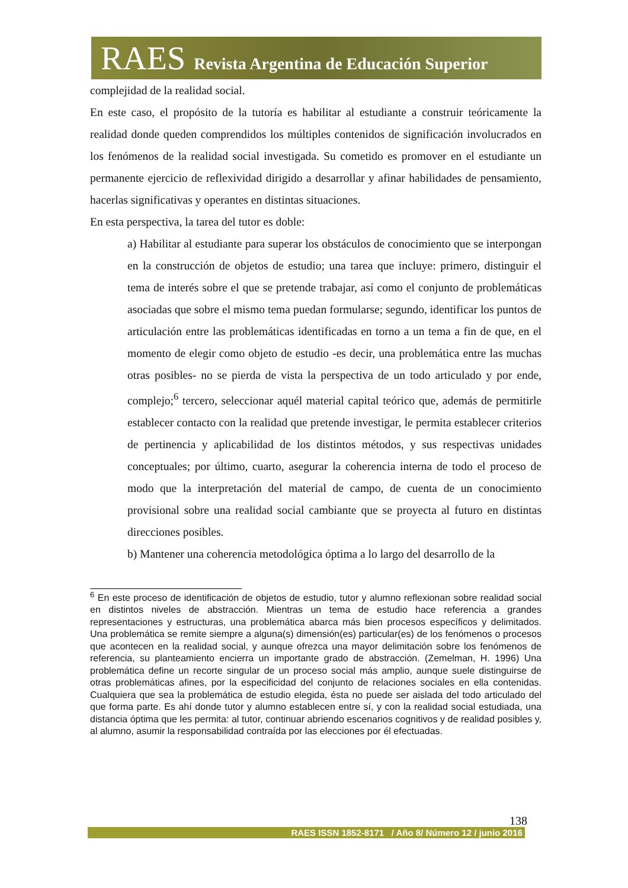RAES Revista Argentina de Educación Superior
complejidad de la realidad social.
En este caso, el propósito de la tutoría es habilitar al estudiante a construir teóricamente la realidad donde queden comprendidos los múltiples contenidos de significación involucrados en los fenómenos de la realidad social investigada. Su cometido es promover en el estudiante un permanente ejercicio de reflexividad dirigido a desarrollar y afinar habilidades de pensamiento, hacerlas significativas y operantes en distintas situaciones.
En esta perspectiva, la tarea del tutor es doble:
a) Habilitar al estudiante para superar los obstáculos de conocimiento que se interpongan en la construcción de objetos de estudio; una tarea que incluye: primero, distinguir el tema de interés sobre el que se pretende trabajar, así como el conjunto de problemáticas asociadas que sobre el mismo tema puedan formularse; segundo, identificar los puntos de articulación entre las problemáticas identificadas en torno a un tema a fin de que, en el momento de elegir como objeto de estudio -es decir, una problemática entre las muchas otras posibles- no se pierda de vista la perspectiva de un todo articulado y por ende, complejo;<sup>6</sup> tercero, seleccionar aquél material capital teórico que, además de permitirle establecer contacto con la realidad que pretende investigar, le permita establecer criterios de pertinencia y aplicabilidad de los distintos métodos, y sus respectivas unidades conceptuales; por último, cuarto, asegurar la coherencia interna de todo el proceso de modo que la interpretación del material de campo, de cuenta de un conocimiento provisional sobre una realidad social cambiante que se proyecta al futuro en distintas direcciones posibles.
b) Mantener una coherencia metodológica óptima a lo largo del desarrollo de la
<sup>6</sup> En este proceso de identificación de objetos de estudio, tutor y alumno reflexionan sobre realidad social en distintos niveles de abstracción. Mientras un tema de estudio hace referencia a grandes representaciones y estructuras, una problemática abarca más bien procesos específicos y delimitados. Una problemática se remite siempre a alguna(s) dimensión(es) particular(es) de los fenómenos o procesos que acontecen en la realidad social, y aunque ofrezca una mayor delimitación sobre los fenómenos de referencia, su planteamiento encierra un importante grado de abstracción. (Zemelman, H. 1996) Una problemática define un recorte singular de un proceso social más amplio, aunque suele distinguirse de otras problemáticas afines, por la especificidad del conjunto de relaciones sociales en ella contenidas. Cualquiera que sea la problemática de estudio elegida, ésta no puede ser aislada del todo articulado del que forma parte. Es ahí donde tutor y alumno establecen entre sí, y con la realidad social estudiada, una distancia óptima que les permita: al tutor, continuar abriendo escenarios cognitivos y de realidad posibles y, al alumno, asumir la responsabilidad contraída por las elecciones por él efectuadas.
138
RAES ISSN 1852-8171 / Año 8/ Número 12 / junio 2016